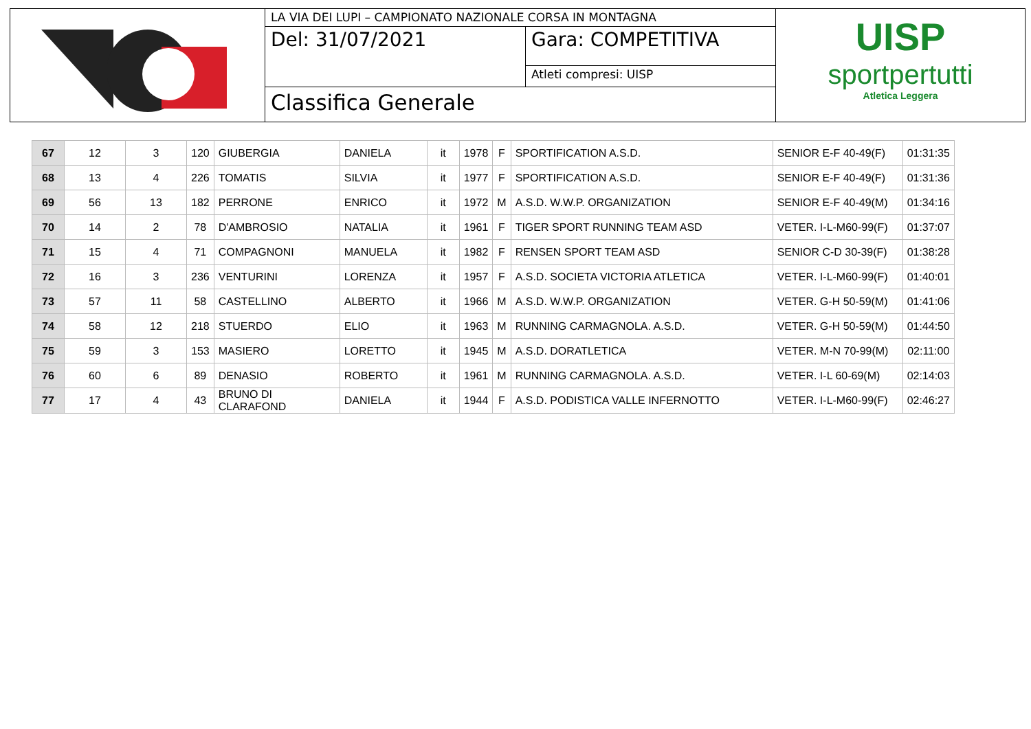LA VIA DEI LUPI – CAMPIONATO NAZIONALE CORSA IN MONTAGNA
Del: 31/07/2021 Gara: COMPETITIVA
Atleti compresi: UISP
Classifica Generale
UISP
sportpertutti
Atletica Leggera
| 67 | 12 | 3 | 120 | GIUBERGIA | DANIELA | it | 1978 | F | SPORTIFICATION A.S.D. | SENIOR E-F 40-49(F) | 01:31:35 |
| 68 | 13 | 4 | 226 | TOMATIS | SILVIA | it | 1977 | F | SPORTIFICATION A.S.D. | SENIOR E-F 40-49(F) | 01:31:36 |
| 69 | 56 | 13 | 182 | PERRONE | ENRICO | it | 1972 | M | A.S.D. W.W.P. ORGANIZATION | SENIOR E-F 40-49(M) | 01:34:16 |
| 70 | 14 | 2 | 78 | D'AMBROSIO | NATALIA | it | 1961 | F | TIGER SPORT RUNNING TEAM ASD | VETER. I-L-M60-99(F) | 01:37:07 |
| 71 | 15 | 4 | 71 | COMPAGNONI | MANUELA | it | 1982 | F | RENSEN SPORT TEAM ASD | SENIOR C-D 30-39(F) | 01:38:28 |
| 72 | 16 | 3 | 236 | VENTURINI | LORENZA | it | 1957 | F | A.S.D. SOCIETA VICTORIA ATLETICA | VETER. I-L-M60-99(F) | 01:40:01 |
| 73 | 57 | 11 | 58 | CASTELLINO | ALBERTO | it | 1966 | M | A.S.D. W.W.P. ORGANIZATION | VETER. G-H 50-59(M) | 01:41:06 |
| 74 | 58 | 12 | 218 | STUERDO | ELIO | it | 1963 | M | RUNNING CARMAGNOLA. A.S.D. | VETER. G-H 50-59(M) | 01:44:50 |
| 75 | 59 | 3 | 153 | MASIERO | LORETTO | it | 1945 | M | A.S.D. DORATLETICA | VETER. M-N 70-99(M) | 02:11:00 |
| 76 | 60 | 6 | 89 | DENASIO | ROBERTO | it | 1961 | M | RUNNING CARMAGNOLA. A.S.D. | VETER. I-L 60-69(M) | 02:14:03 |
| 77 | 17 | 4 | 43 | BRUNO DI CLARAFOND | DANIELA | it | 1944 | F | A.S.D. PODISTICA VALLE INFERNOTTO | VETER. I-L-M60-99(F) | 02:46:27 |